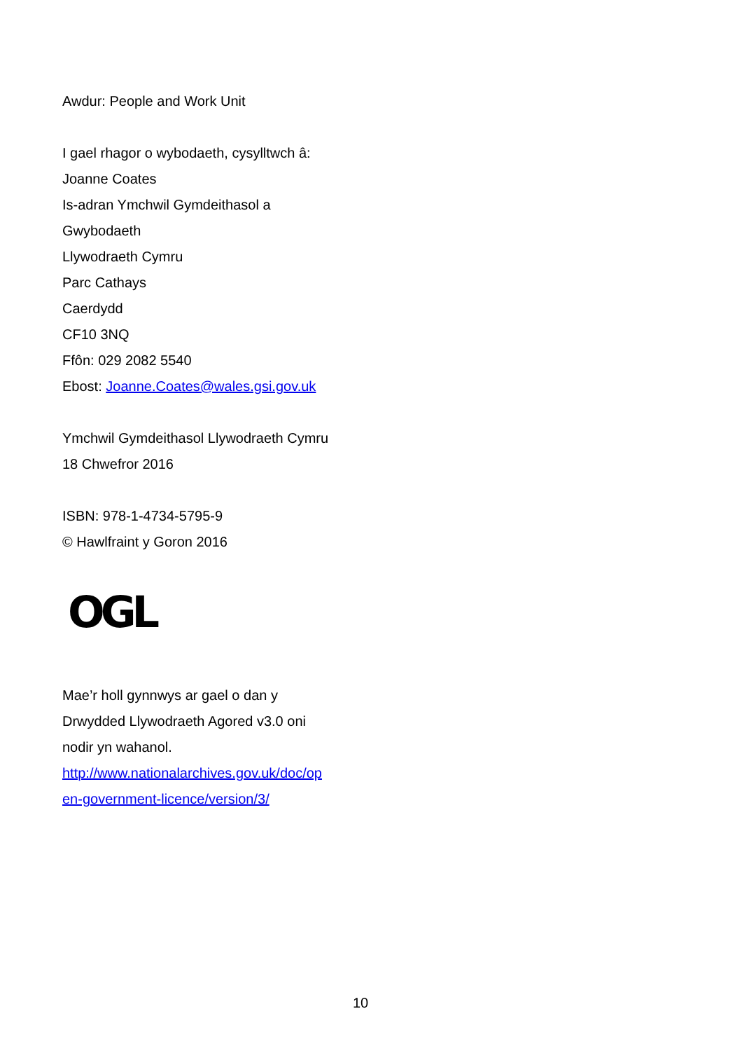Awdur: People and Work Unit
I gael rhagor o wybodaeth, cysylltwch â:
Joanne Coates
Is-adran Ymchwil Gymdeithasol a
Gwybodaeth
Llywodraeth Cymru
Parc Cathays
Caerdydd
CF10 3NQ
Ffôn: 029 2082 5540
Ebost: Joanne.Coates@wales.gsi.gov.uk
Ymchwil Gymdeithasol Llywodraeth Cymru
18 Chwefror 2016
ISBN: 978-1-4734-5795-9
© Hawlfraint y Goron 2016
OGL
Mae’r holl gynnwys ar gael o dan y
Drwydded Llywodraeth Agored v3.0 oni
nodir yn wahanol.
http://www.nationalarchives.gov.uk/doc/op
en-government-licence/version/3/
10